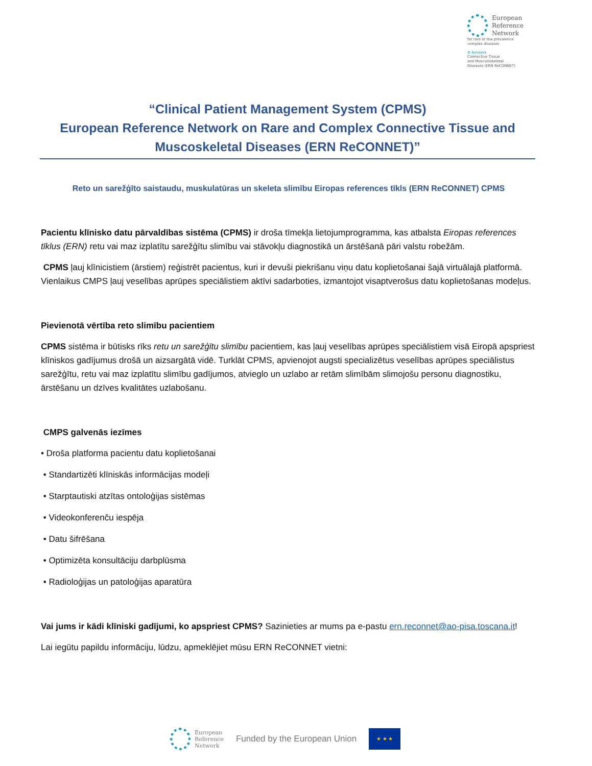European
Reference
Network
for rare or low prevalence
complex diseases
⚙ Network
Connective Tissue
and Musculoskeletal
Diseases (ERN ReCONNET)
“Clinical Patient Management System (CPMS)
European Reference Network on Rare and Complex Connective Tissue and Muscoskeletal Diseases (ERN ReCONNET)”
Reto un sarežģīto saistaudu, muskulatūras un skeleta slimību Eiropas references tīkls (ERN ReCONNET) CPMS
Pacientu klīnisko datu pārvaldības sistēma (CPMS) ir droša tīmekļa lietojumprogramma, kas atbalsta Eiropas references tīklus (ERN) retu vai maz izplatītu sarežģītu slimību vai stāvokļu diagnostikā un ārstēšanā pāri valstu robežām.
CPMS ļauj klīnicistiem (ārstiem) reģistrēt pacientus, kuri ir devuši piekrišanu viņu datu koplietošanai šajā virtuālajā platformā. Vienlaikus CMPS ļauj veselības aprūpes speciālistiem aktīvi sadarboties, izmantojot visaptverošus datu koplietošanas modeļus.
Pievienotā vērtība reto slimību pacientiem
CPMS sistēma ir būtisks rīks retu un sarežģītu slimību pacientiem, kas ļauj veselības aprūpes speciālistiem visā Eiropā apspriest klīniskos gadījumus drošā un aizsargātā vidē. Turklāt CPMS, apvienojot augsti specializētus veselības aprūpes speciālistus sarežģītu, retu vai maz izplatītu slimību gadījumos, atvieglo un uzlabo ar retām slimībām slimojošu personu diagnostiku, ārstēšanu un dzīves kvalitātes uzlabošanu.
CMPS galvenās iezīmes
• Droša platforma pacientu datu koplietošanai
• Standartizēti klīniskās informācijas modeļi
• Starptautiski atzītas ontoloģijas sistēmas
• Videokonferenču iespēja
• Datu šifrēšana
• Optimizēta konsultāciju darbplūsma
• Radioloģijas un patoloģijas aparatūra
Vai jums ir kādi klīniski gadījumi, ko apspriest CPMS? Sazinieties ar mums pa e-pastu ern.reconnet@ao-pisa.toscana.it!
Lai iegūtu papildu informāciju, lūdzu, apmeklējiet mūsu ERN ReCONNET vietni:
European
Reference
Network
Funded by the European Union
★ ★ ★